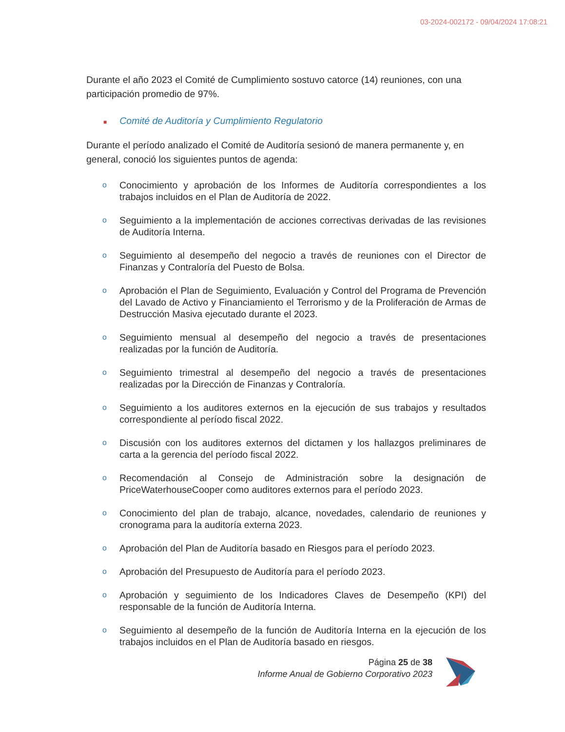03-2024-002172 - 09/04/2024 17:08:21
Durante el año 2023 el Comité de Cumplimiento sostuvo catorce (14) reuniones, con una participación promedio de 97%.
■ Comité de Auditoría y Cumplimiento Regulatorio
Durante el período analizado el Comité de Auditoría sesionó de manera permanente y, en general, conoció los siguientes puntos de agenda:
o Conocimiento y aprobación de los Informes de Auditoría correspondientes a los trabajos incluidos en el Plan de Auditoría de 2022.
o Seguimiento a la implementación de acciones correctivas derivadas de las revisiones de Auditoría Interna.
o Seguimiento al desempeño del negocio a través de reuniones con el Director de Finanzas y Contraloría del Puesto de Bolsa.
o Aprobación el Plan de Seguimiento, Evaluación y Control del Programa de Prevención del Lavado de Activo y Financiamiento el Terrorismo y de la Proliferación de Armas de Destrucción Masiva ejecutado durante el 2023.
o Seguimiento mensual al desempeño del negocio a través de presentaciones realizadas por la función de Auditoría.
o Seguimiento trimestral al desempeño del negocio a través de presentaciones realizadas por la Dirección de Finanzas y Contraloría.
o Seguimiento a los auditores externos en la ejecución de sus trabajos y resultados correspondiente al período fiscal 2022.
o Discusión con los auditores externos del dictamen y los hallazgos preliminares de carta a la gerencia del período fiscal 2022.
o Recomendación al Consejo de Administración sobre la designación de PriceWaterhouseCooper como auditores externos para el período 2023.
o Conocimiento del plan de trabajo, alcance, novedades, calendario de reuniones y cronograma para la auditoría externa 2023.
o Aprobación del Plan de Auditoría basado en Riesgos para el período 2023.
o Aprobación del Presupuesto de Auditoría para el período 2023.
o Aprobación y seguimiento de los Indicadores Claves de Desempeño (KPI) del responsable de la función de Auditoría Interna.
o Seguimiento al desempeño de la función de Auditoría Interna en la ejecución de los trabajos incluidos en el Plan de Auditoría basado en riesgos.
Página 25 de 38
Informe Anual de Gobierno Corporativo 2023